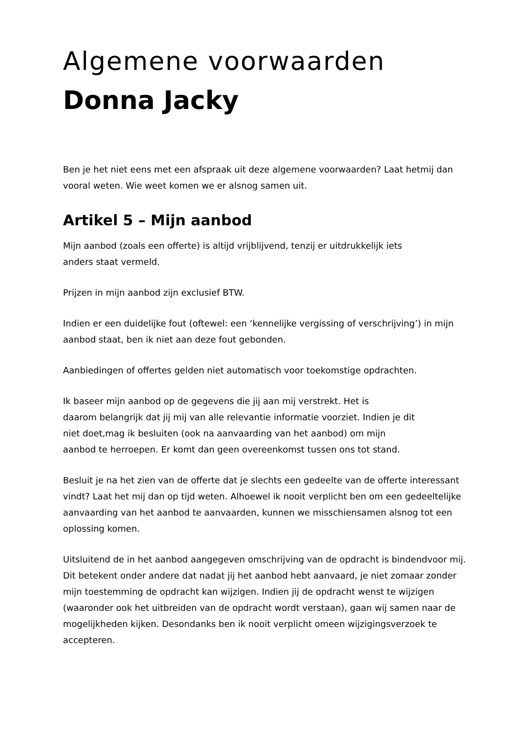Algemene voorwaarden
Donna Jacky
Ben je het niet eens met een afspraak uit deze algemene voorwaarden? Laat hetmij dan vooral weten. Wie weet komen we er alsnog samen uit.
Artikel 5 – Mijn aanbod
Mijn aanbod (zoals een offerte) is altijd vrijblijvend, tenzij er uitdrukkelijk iets
anders staat vermeld.
Prijzen in mijn aanbod zijn exclusief BTW.
Indien er een duidelijke fout (oftewel: een ‘kennelijke vergissing of verschrijving’) in mijn aanbod staat, ben ik niet aan deze fout gebonden.
Aanbiedingen of offertes gelden niet automatisch voor toekomstige opdrachten.
Ik baseer mijn aanbod op de gegevens die jij aan mij verstrekt. Het is
daarom belangrijk dat jij mij van alle relevantie informatie voorziet. Indien je dit
niet doet,mag ik besluiten (ook na aanvaarding van het aanbod) om mijn
aanbod te herroepen. Er komt dan geen overeenkomst tussen ons tot stand.
Besluit je na het zien van de offerte dat je slechts een gedeelte van de offerte interessant vindt? Laat het mij dan op tijd weten. Alhoewel ik nooit verplicht ben om een gedeeltelijke aanvaarding van het aanbod te aanvaarden, kunnen we misschiensamen alsnog tot een oplossing komen.
Uitsluitend de in het aanbod aangegeven omschrijving van de opdracht is bindendvoor mij. Dit betekent onder andere dat nadat jij het aanbod hebt aanvaard, je niet zomaar zonder mijn toestemming de opdracht kan wijzigen. Indien jij de opdracht wenst te wijzigen (waaronder ook het uitbreiden van de opdracht wordt verstaan), gaan wij samen naar de mogelijkheden kijken. Desondanks ben ik nooit verplicht omeen wijzigingsverzoek te accepteren.